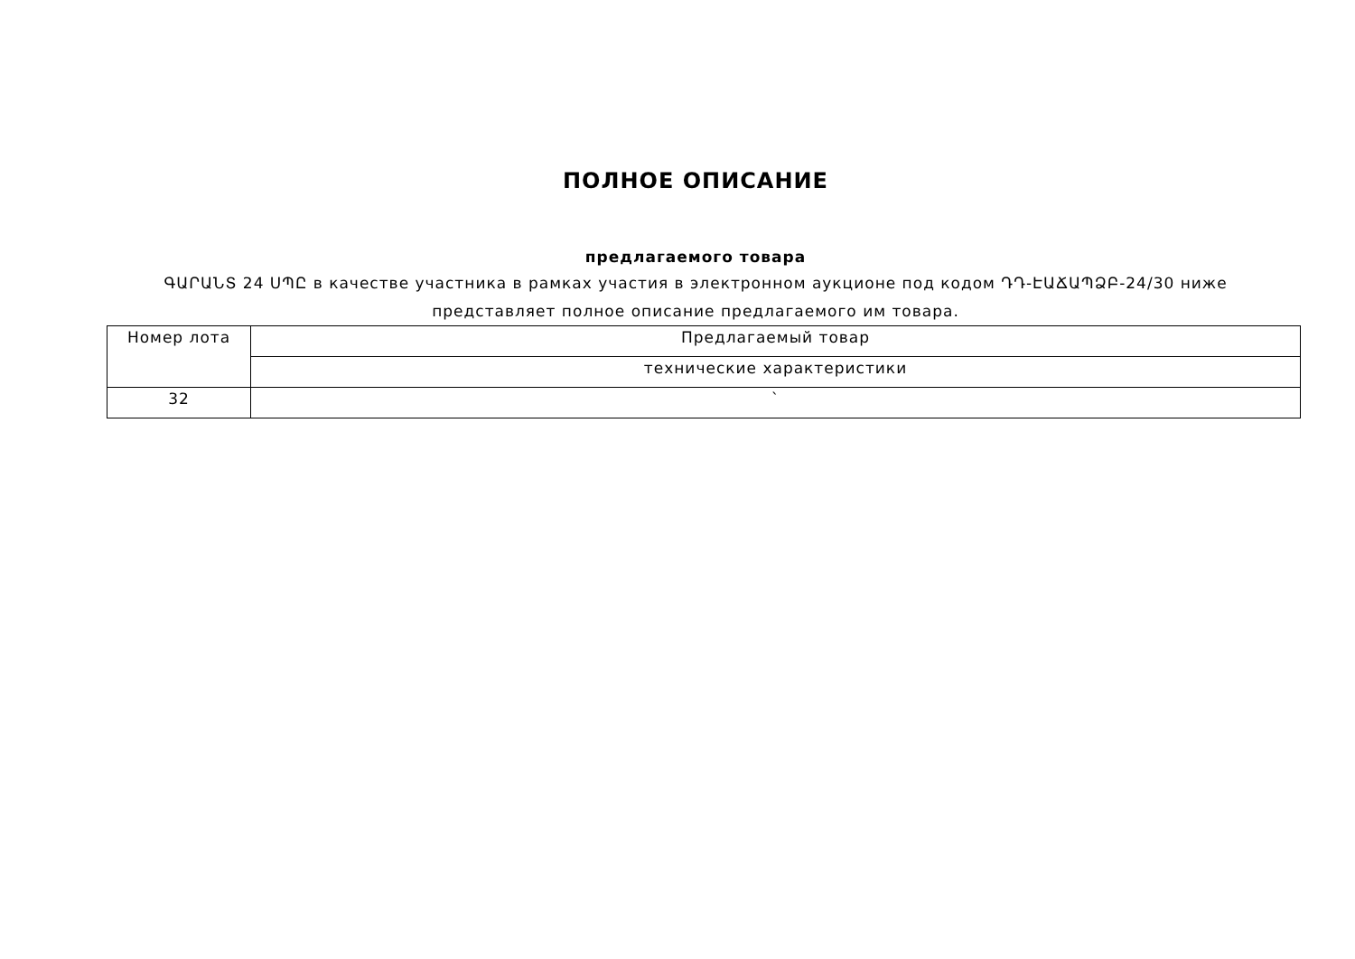ПОЛНОЕ ОПИСАНИЕ
предлагаемого товара
ԳԱՐԱՆՏ 24 ՍՊԸ в качестве участника в рамках участия в электронном аукционе под кодом ԴԴ-ԷԱՃԱՊՁԲ-24/30 ниже представляет полное описание предлагаемого им товара.
| Номер лота | Предлагаемый товар |
| --- | --- |
| | технические характеристики |
| 32 | ` |